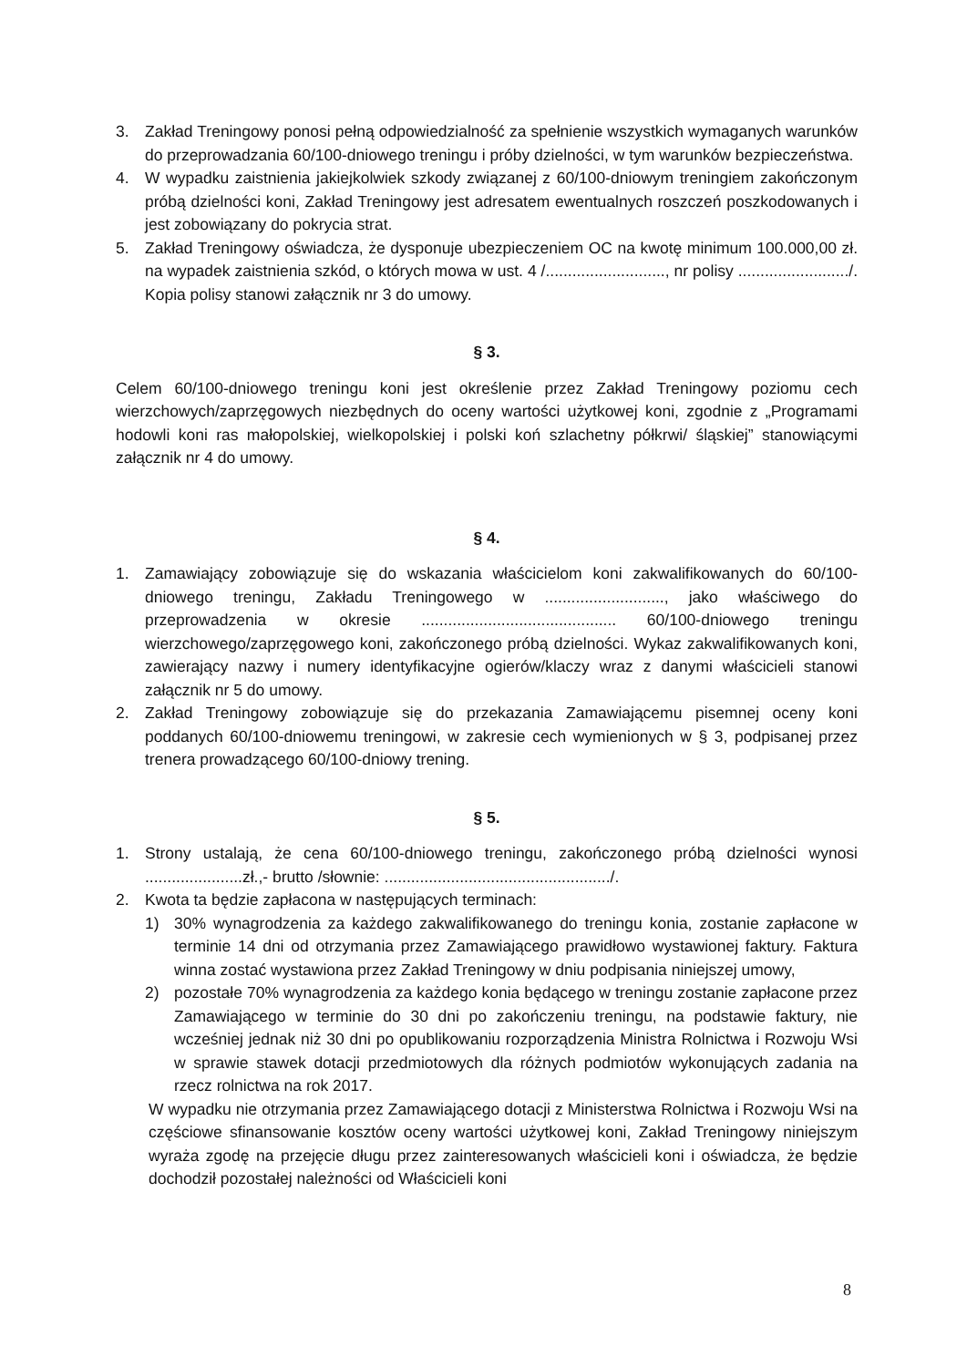3. Zakład Treningowy ponosi pełną odpowiedzialność za spełnienie wszystkich wymaganych warunków do przeprowadzania 60/100-dniowego treningu i próby dzielności, w tym warunków bezpieczeństwa.
4. W wypadku zaistnienia jakiejkolwiek szkody związanej z 60/100-dniowym treningiem zakończonym próbą dzielności koni, Zakład Treningowy jest adresatem ewentualnych roszczeń poszkodowanych i jest zobowiązany do pokrycia strat.
5. Zakład Treningowy oświadcza, że dysponuje ubezpieczeniem OC na kwotę minimum 100.000,00 zł. na wypadek zaistnienia szkód, o których mowa w ust. 4 /..........................., nr polisy ........................./. Kopia polisy stanowi załącznik nr 3 do umowy.
§ 3.
Celem 60/100-dniowego treningu koni jest określenie przez Zakład Treningowy poziomu cech wierzchowych/zaprzęgowych niezbędnych do oceny wartości użytkowej koni, zgodnie z „Programami hodowli koni ras małopolskiej, wielkopolskiej i polski koń szlachetny półkrwi/ śląskiej” stanowiącymi załącznik nr 4 do umowy.
§ 4.
1. Zamawiający zobowiązuje się do wskazania właścicielom koni zakwalifikowanych do 60/100-dniowego treningu, Zakładu Treningowego w ..........................., jako właściwego do przeprowadzenia w okresie ............................................ 60/100-dniowego treningu wierzchowego/zaprzęgowego koni, zakończonego próbą dzielności. Wykaz zakwalifikowanych koni, zawierający nazwy i numery identyfikacyjne ogierów/klaczy wraz z danymi właścicieli stanowi załącznik nr 5 do umowy.
2. Zakład Treningowy zobowiązuje się do przekazania Zamawiającemu pisemnej oceny koni poddanych 60/100-dniowemu treningowi, w zakresie cech wymienionych w § 3, podpisanej przez trenera prowadzącego 60/100-dniowy trening.
§ 5.
1. Strony ustalają, że cena 60/100-dniowego treningu, zakończonego próbą dzielności wynosi ......................zł.,- brutto /słownie: .................................................../.
2. Kwota ta będzie zapłacona w następujących terminach:
1) 30% wynagrodzenia za każdego zakwalifikowanego do treningu konia, zostanie zapłacone w terminie 14 dni od otrzymania przez Zamawiającego prawidłowo wystawionej faktury. Faktura winna zostać wystawiona przez Zakład Treningowy w dniu podpisania niniejszej umowy,
2) pozostałe 70% wynagrodzenia za każdego konia będącego w treningu zostanie zapłacone przez Zamawiającego w terminie do 30 dni po zakończeniu treningu, na podstawie faktury, nie wcześniej jednak niż 30 dni po opublikowaniu rozporządzenia Ministra Rolnictwa i Rozwoju Wsi w sprawie stawek dotacji przedmiotowych dla różnych podmiotów wykonujących zadania na rzecz rolnictwa na rok 2017.
W wypadku nie otrzymania przez Zamawiającego dotacji z Ministerstwa Rolnictwa i Rozwoju Wsi na częściowe sfinansowanie kosztów oceny wartości użytkowej koni, Zakład Treningowy niniejszym wyraża zgodę na przejęcie długu przez zainteresowanych właścicieli koni i oświadcza, że będzie dochodził pozostałej należności od Właścicieli koni
8